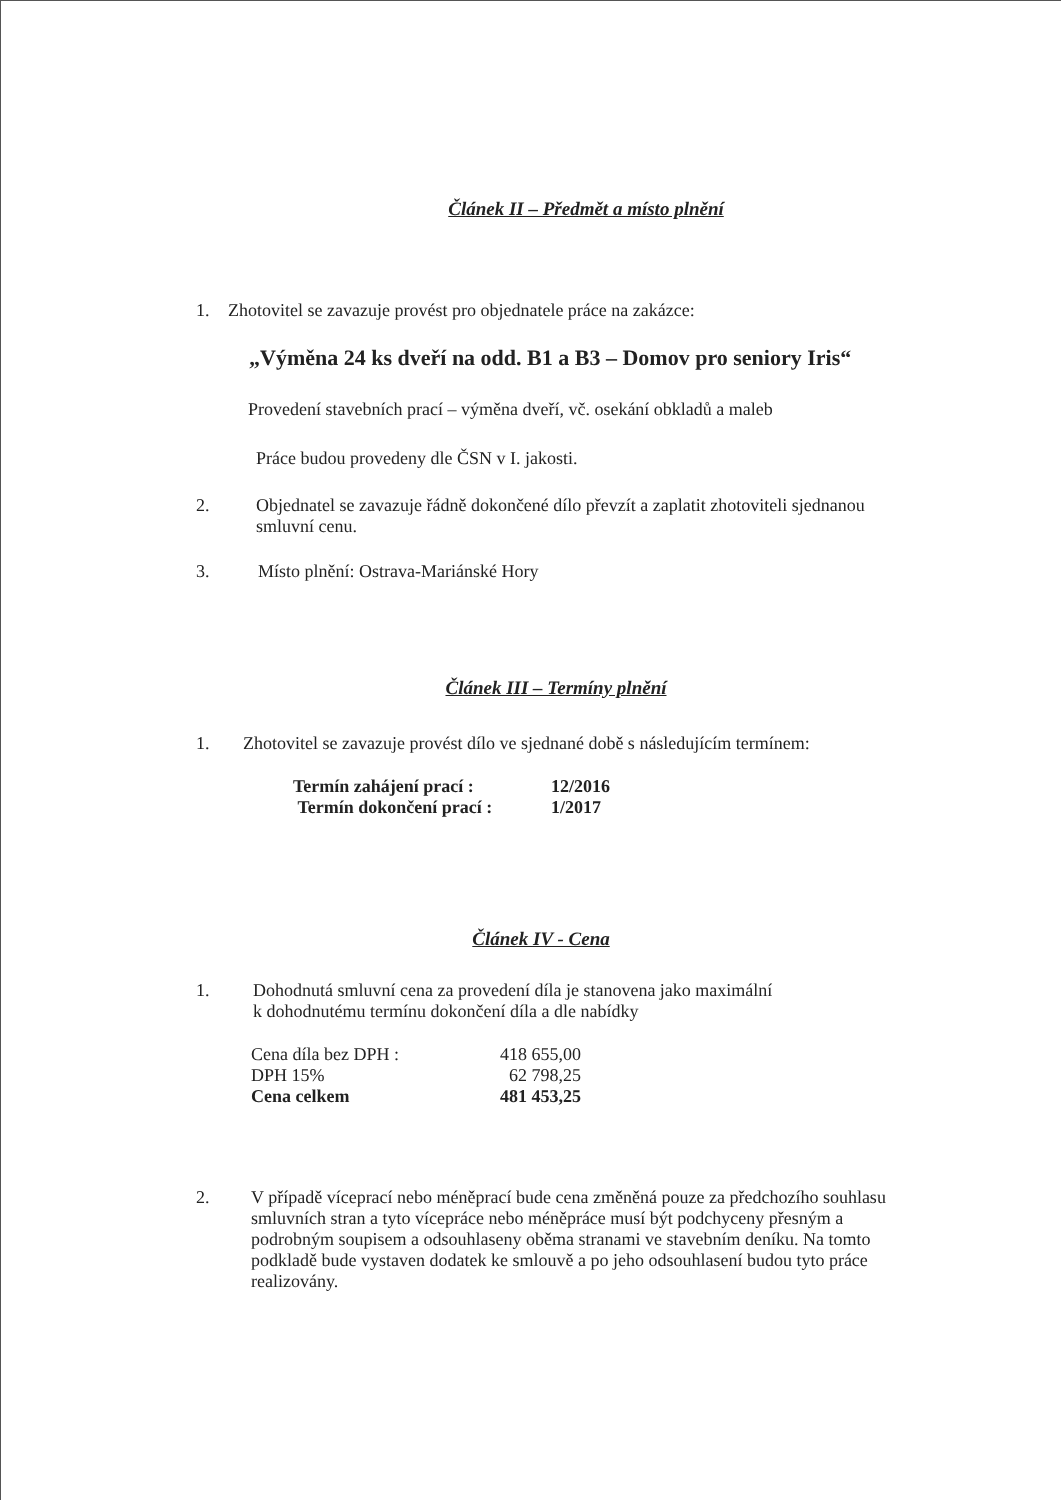Článek II – Předmět a místo plnění
1. Zhotovitel se zavazuje provést pro objednatele práce na zakázce:
„Výměna 24 ks dveří na odd. B1 a B3 – Domov pro seniory Iris“
Provedení stavebních prací – výměna dveří, vč. osekání obkladů a maleb
Práce budou provedeny dle ČSN v I. jakosti.
2. Objednatel se zavazuje řádně dokončené dílo převzít a zaplatit zhotoviteli sjednanou smluvní cenu.
3. Místo plnění: Ostrava-Mariánské Hory
Článek III – Termíny plnění
1. Zhotovitel se zavazuje provést dílo ve sjednané době s následujícím termínem:
| Termín zahájení prací : | 12/2016 |
| Termín dokončení prací : | 1/2017 |
Článek IV - Cena
1. Dohodnutá smluvní cena za provedení díla je stanovena jako maximální
k dohodnutému termínu dokončení díla a dle nabídky
| Cena díla bez DPH : | 418 655,00 |
| DPH 15% | 62 798,25 |
| Cena celkem | 481 453,25 |
2. V případě víceprací nebo méněprací bude cena změněná pouze za předchozího souhlasu smluvních stran a tyto vícepráce nebo méněpráce musí být podchyceny přesným a podrobným soupisem a odsouhlaseny oběma stranami ve stavebním deníku. Na tomto podkladě bude vystaven dodatek ke smlouvě a po jeho odsouhlasení budou tyto práce realizovány.